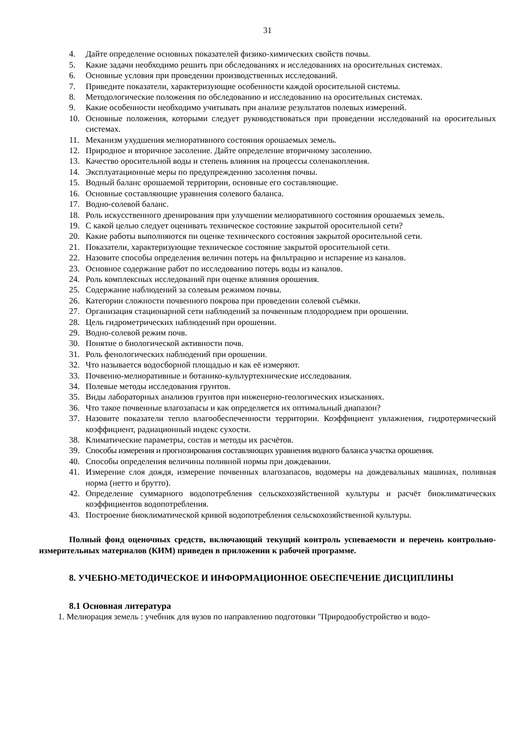31
4. Дайте определение основных показателей физико-химических свойств почвы.
5. Какие задачи необходимо решить при обследованиях и исследованиях на оросительных системах.
6. Основные условия при проведении производственных исследований.
7. Приведите показатели, характеризующие особенности каждой оросительной системы.
8. Методологические положения по обследованию и исследованию на оросительных системах.
9. Какие особенности необходимо учитывать при анализе результатов полевых измерений.
10. Основные положения, которыми следует руководствоваться при проведении исследований на оросительных системах.
11. Механизм ухудшения мелиоративного состояния орошаемых земель.
12. Природное и вторичное засоление. Дайте определение вторичному засолению.
13. Качество оросительной воды и степень влияния на процессы соленакопления.
14. Эксплуатационные меры по предупреждению засоления почвы.
15. Водный баланс орошаемой территории, основные его составляющие.
16. Основные составляющие уравнения солевого баланса.
17. Водно-солевой баланс.
18. Роль искусственного дренирования при улучшении мелиоративного состояния орошаемых земель.
19. С какой целью следует оценивать техническое состояние закрытой оросительной сети?
20. Какие работы выполняются пи оценке технического состояния закрытой оросительной сети.
21. Показатели, характеризующие техническое состояние закрытой оросительной сети.
22. Назовите способы определения величин потерь на фильтрацию и испарение из каналов.
23. Основное содержание работ по исследованию потерь воды из каналов.
24. Роль комплексных исследований при оценке влияния орошения.
25. Содержание наблюдений за солевым режимом почвы.
26. Категории сложности почвенного покрова при проведении солевой съёмки.
27. Организация стационарной сети наблюдений за почвенным плодородием при орошении.
28. Цель гидрометрических наблюдений при орошении.
29. Водно-солевой режим почв.
30. Понятие о биологической активности почв.
31. Роль фенологических наблюдений при орошении.
32. Что называется водосборной площадью и как её измеряют.
33. Почвенно-мелиоративные и ботанико-культуртехнические исследования.
34. Полевые методы исследования грунтов.
35. Виды лабораторных анализов грунтов при инженерно-геологических изысканиях.
36. Что такое почвенные влагозапасы и как определяется их оптимальный диапазон?
37. Назовите показатели тепло влагообеспеченности территории. Коэффициент увлажнения, гидротермический коэффициент, радиационный индекс сухости.
38. Климатические параметры, состав и методы их расчётов.
39. Способы измерения и прогнозирования составляющих уравнения водного баланса участка орошения.
40. Способы определения величины поливной нормы при дождевании.
41. Измерение слоя дождя, измерение почвенных влагозапасов, водомеры на дождевальных машинах, поливная норма (нетто и брутто).
42. Определение суммарного водопотребления сельскохозяйственной культуры и расчёт биоклиматических коэффициентов водопотребления.
43. Построение биоклиматической кривой водопотребления сельскохозяйственной культуры.
Полный фонд оценочных средств, включающий текущий контроль успеваемости и перечень контрольно-измерительных материалов (КИМ) приведен в приложении к рабочей программе.
8. УЧЕБНО-МЕТОДИЧЕСКОЕ И ИНФОРМАЦИОННОЕ ОБЕСПЕЧЕНИЕ ДИСЦИПЛИНЫ
8.1 Основная литература
1. Мелиорация земель : учебник для вузов по направлению подготовки "Природообустройство и водо-